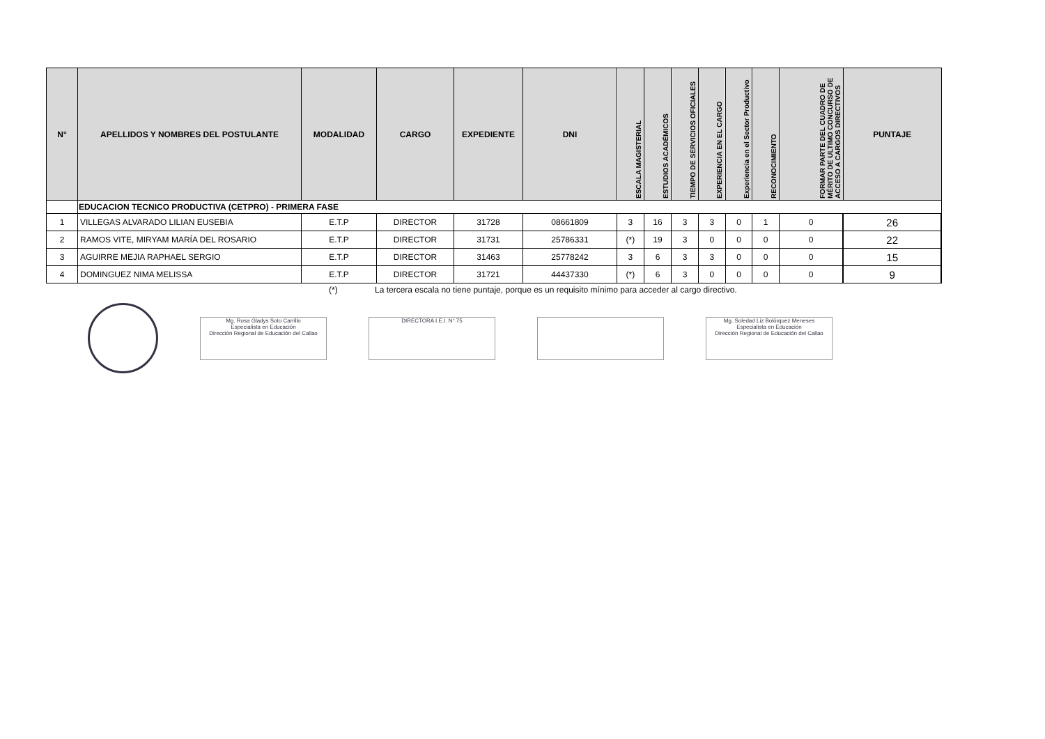| N° | APELLIDOS Y NOMBRES DEL POSTULANTE | MODALIDAD | CARGO | EXPEDIENTE | DNI | ESCALA MAGISTERIAL | ESTUDIOS ACADÉMICOS | TIEMPO DE SERVICIOS OFICIALES | EXPERIENCIA EN EL CARGO | Experiencia en el Sector Productivo | RECONOCIMIENTO | FORMAR PARTE DEL CUADRO DE MÉRITO DE ULTIMO CONCURSO DE ACCESO A CARGOS DIRECTIVOS | PUNTAJE |
| --- | --- | --- | --- | --- | --- | --- | --- | --- | --- | --- | --- | --- | --- |
| | EDUCACION TECNICO PRODUCTIVA (CETPRO) - PRIMERA FASE | | | | | | | | | | | | |
| 1 | VILLEGAS ALVARADO LILIAN EUSEBIA | E.T.P | DIRECTOR | 31728 | 08661809 | 3 | 16 | 3 | 3 | 0 | 1 | 0 | 26 |
| 2 | RAMOS VITE, MIRYAM MARÍA DEL ROSARIO | E.T.P | DIRECTOR | 31731 | 25786331 | (*) | 19 | 3 | 0 | 0 | 0 | 0 | 22 |
| 3 | AGUIRRE MEJIA RAPHAEL SERGIO | E.T.P | DIRECTOR | 31463 | 25778242 | 3 | 6 | 3 | 3 | 0 | 0 | 0 | 15 |
| 4 | DOMINGUEZ NIMA MELISSA | E.T.P | DIRECTOR | 31721 | 44437330 | (*) | 6 | 3 | 0 | 0 | 0 | 0 | 9 |
(*) La tercera escala no tiene puntaje, porque es un requisito mínimo para acceder al cargo directivo.
Mg. Rosa Gladys Soto Carrillo
Especialista en Educación
Dirección Regional de Educación del Callao
DIRECTORA I.E.I. N° 75
Mg. Soledad Liz Bolórquez Meneses
Especialista en Educación
Dirección Regional de Educación del Callao